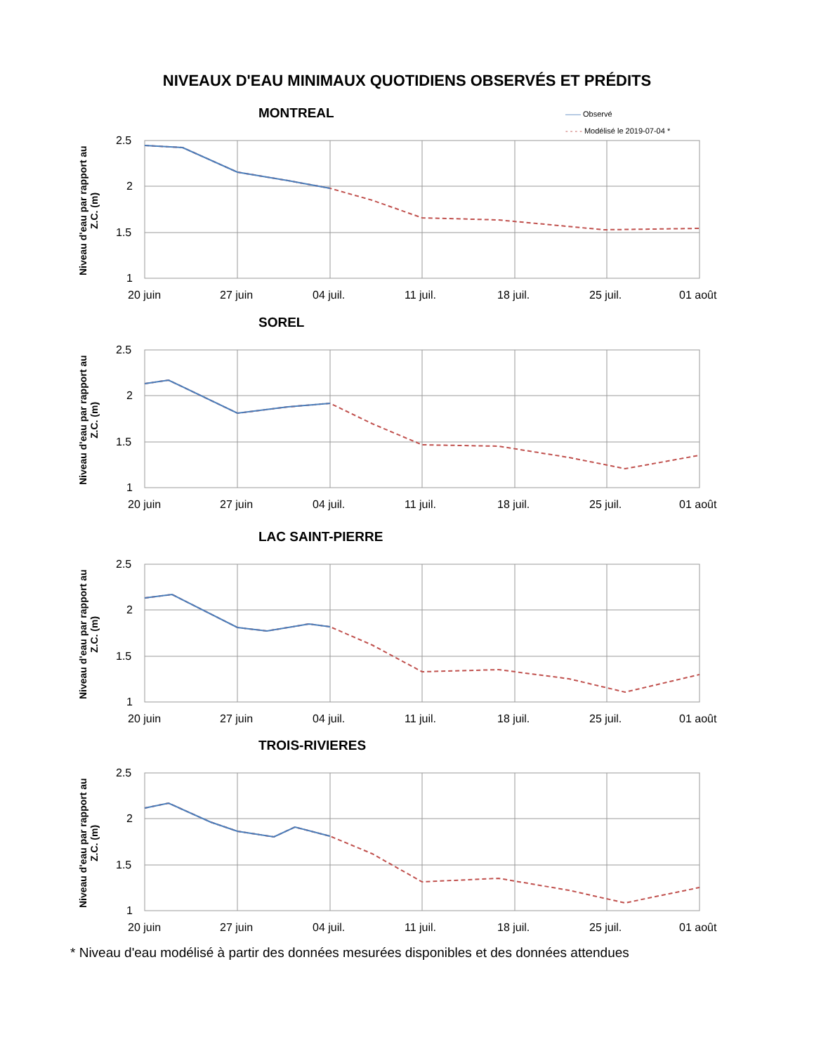NIVEAUX D'EAU MINIMAUX QUOTIDIENS OBSERVÉS ET PRÉDITS
—— Observé
- - - - Modélisé le 2019-07-04 *
MONTREAL
Niveau d'eau par rapport au Z.C. (m)
2.5
2
1.5
1
20 juin
27 juin
04 juil.
11 juil.
18 juil.
25 juil.
01 août
SOREL
Niveau d'eau par rapport au Z.C. (m)
2.5
2
1.5
1
20 juin
27 juin
04 juil.
11 juil.
18 juil.
25 juil.
01 août
LAC SAINT-PIERRE
Niveau d'eau par rapport au Z.C. (m)
2.5
2
1.5
1
20 juin
27 juin
04 juil.
11 juil.
18 juil.
25 juil.
01 août
TROIS-RIVIERES
Niveau d'eau par rapport au Z.C. (m)
2.5
2
1.5
1
20 juin
27 juin
04 juil.
11 juil.
18 juil.
25 juil.
01 août
* Niveau d'eau modélisé à partir des données mesurées disponibles et des données attendues